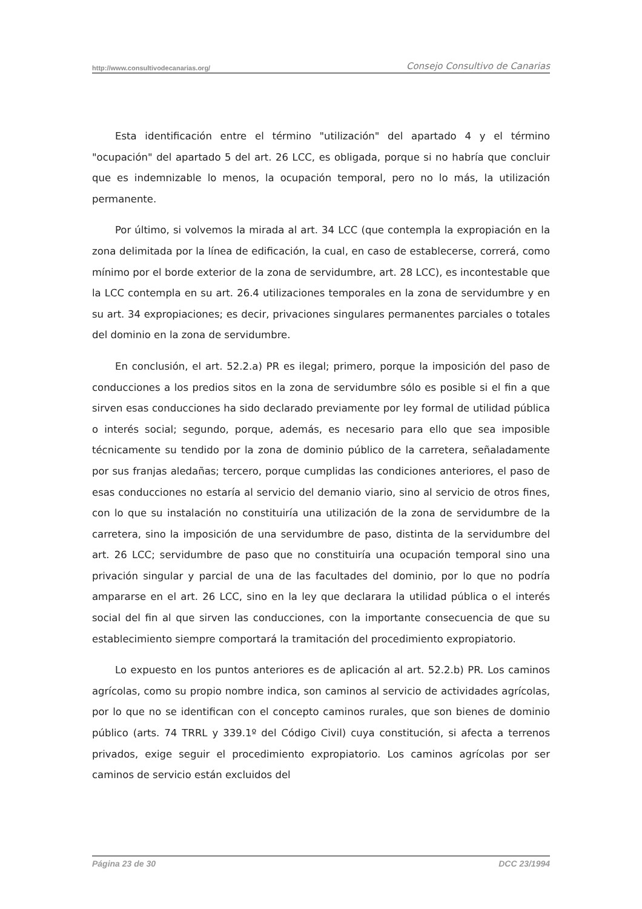http://www.consultivodecanarias.org/ Consejo Consultivo de Canarias
Esta identificación entre el término "utilización" del apartado 4 y el término "ocupación" del apartado 5 del art. 26 LCC, es obligada, porque si no habría que concluir que es indemnizable lo menos, la ocupación temporal, pero no lo más, la utilización permanente.
Por último, si volvemos la mirada al art. 34 LCC (que contempla la expropiación en la zona delimitada por la línea de edificación, la cual, en caso de establecerse, correrá, como mínimo por el borde exterior de la zona de servidumbre, art. 28 LCC), es incontestable que la LCC contempla en su art. 26.4 utilizaciones temporales en la zona de servidumbre y en su art. 34 expropiaciones; es decir, privaciones singulares permanentes parciales o totales del dominio en la zona de servidumbre.
En conclusión, el art. 52.2.a) PR es ilegal; primero, porque la imposición del paso de conducciones a los predios sitos en la zona de servidumbre sólo es posible si el fin a que sirven esas conducciones ha sido declarado previamente por ley formal de utilidad pública o interés social; segundo, porque, además, es necesario para ello que sea imposible técnicamente su tendido por la zona de dominio público de la carretera, señaladamente por sus franjas aledañas; tercero, porque cumplidas las condiciones anteriores, el paso de esas conducciones no estaría al servicio del demanio viario, sino al servicio de otros fines, con lo que su instalación no constituiría una utilización de la zona de servidumbre de la carretera, sino la imposición de una servidumbre de paso, distinta de la servidumbre del art. 26 LCC; servidumbre de paso que no constituiría una ocupación temporal sino una privación singular y parcial de una de las facultades del dominio, por lo que no podría ampararse en el art. 26 LCC, sino en la ley que declarara la utilidad pública o el interés social del fin al que sirven las conducciones, con la importante consecuencia de que su establecimiento siempre comportará la tramitación del procedimiento expropiatorio.
Lo expuesto en los puntos anteriores es de aplicación al art. 52.2.b) PR. Los caminos agrícolas, como su propio nombre indica, son caminos al servicio de actividades agrícolas, por lo que no se identifican con el concepto caminos rurales, que son bienes de dominio público (arts. 74 TRRL y 339.1º del Código Civil) cuya constitución, si afecta a terrenos privados, exige seguir el procedimiento expropiatorio. Los caminos agrícolas por ser caminos de servicio están excluidos del
Página 23 de 30 DCC 23/1994